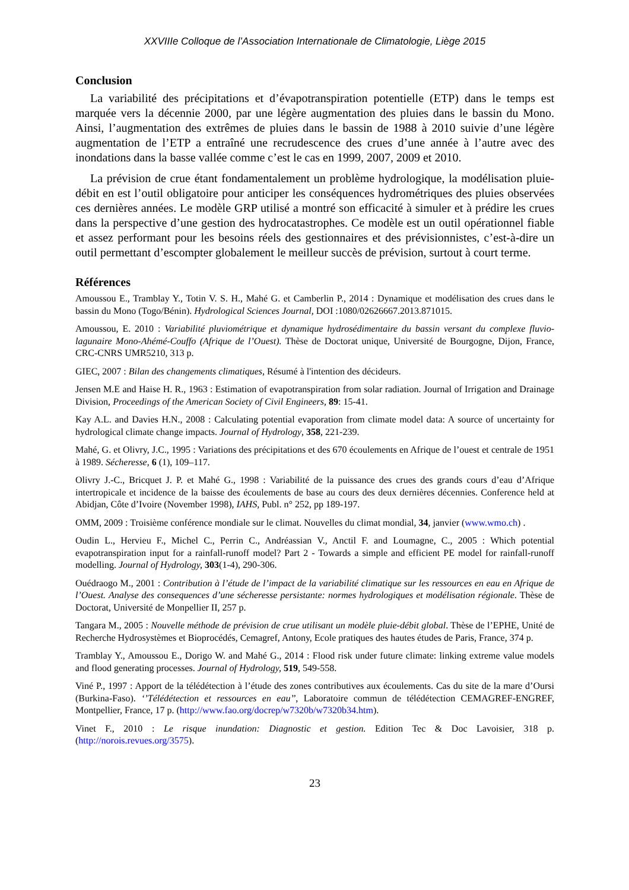XXVIIIe Colloque de l’Association Internationale de Climatologie, Liège 2015
Conclusion
La variabilité des précipitations et d’évapotranspiration potentielle (ETP) dans le temps est marquée vers la décennie 2000, par une légère augmentation des pluies dans le bassin du Mono. Ainsi, l’augmentation des extrêmes de pluies dans le bassin de 1988 à 2010 suivie d’une légère augmentation de l’ETP a entraîné une recrudescence des crues d’une année à l’autre avec des inondations dans la basse vallée comme c’est le cas en 1999, 2007, 2009 et 2010.
La prévision de crue étant fondamentalement un problème hydrologique, la modélisation pluie-débit en est l’outil obligatoire pour anticiper les conséquences hydrométriques des pluies observées ces dernières années. Le modèle GRP utilisé a montré son efficacité à simuler et à prédire les crues dans la perspective d’une gestion des hydrocatastrophes. Ce modèle est un outil opérationnel fiable et assez performant pour les besoins réels des gestionnaires et des prévisionnistes, c’est-à-dire un outil permettant d’escompter globalement le meilleur succès de prévision, surtout à court terme.
Références
Amoussou E., Tramblay Y., Totin V. S. H., Mahé G. et Camberlin P., 2014 : Dynamique et modélisation des crues dans le bassin du Mono (Togo/Bénin). Hydrological Sciences Journal, DOI :1080/02626667.2013.871015.
Amoussou, E. 2010 : Variabilité pluviométrique et dynamique hydrosédimentaire du bassin versant du complexe fluvio-lagunaire Mono-Ahémé-Couffo (Afrique de l’Ouest). Thèse de Doctorat unique, Université de Bourgogne, Dijon, France, CRC-CNRS UMR5210, 313 p.
GIEC, 2007 : Bilan des changements climatiques, Résumé à l'intention des décideurs.
Jensen M.E and Haise H. R., 1963 : Estimation of evapotranspiration from solar radiation. Journal of Irrigation and Drainage Division, Proceedings of the American Society of Civil Engineers, 89: 15-41.
Kay A.L. and Davies H.N., 2008 : Calculating potential evaporation from climate model data: A source of uncertainty for hydrological climate change impacts. Journal of Hydrology, 358, 221-239.
Mahé, G. et Olivry, J.C., 1995 : Variations des précipitations et des 670 écoulements en Afrique de l’ouest et centrale de 1951 à 1989. Sécheresse, 6 (1), 109–117.
Olivry J.-C., Bricquet J. P. et Mahé G., 1998 : Variabilité de la puissance des crues des grands cours d’eau d’Afrique intertropicale et incidence de la baisse des écoulements de base au cours des deux dernières décennies. Conference held at Abidjan, Côte d’Ivoire (November 1998), IAHS, Publ. n° 252, pp 189-197.
OMM, 2009 : Troisième conférence mondiale sur le climat. Nouvelles du climat mondial, 34, janvier (www.wmo.ch) .
Oudin L., Hervieu F., Michel C., Perrin C., Andréassian V., Anctil F. and Loumagne, C., 2005 : Which potential evapotranspiration input for a rainfall-runoff model? Part 2 - Towards a simple and efficient PE model for rainfall-runoff modelling. Journal of Hydrology, 303(1-4), 290-306.
Ouédraogo M., 2001 : Contribution à l’étude de l’impact de la variabilité climatique sur les ressources en eau en Afrique de l’Ouest. Analyse des consequences d’une sécheresse persistante: normes hydrologiques et modélisation régionale. Thèse de Doctorat, Université de Monpellier II, 257 p.
Tangara M., 2005 : Nouvelle méthode de prévision de crue utilisant un modèle pluie-débit global. Thèse de l’EPHE, Unité de Recherche Hydrosystèmes et Bioprocédés, Cemagref, Antony, Ecole pratiques des hautes études de Paris, France, 374 p.
Tramblay Y., Amoussou E., Dorigo W. and Mahé G., 2014 : Flood risk under future climate: linking extreme value models and flood generating processes. Journal of Hydrology, 519, 549-558.
Viné P., 1997 : Apport de la télédétection à l’étude des zones contributives aux écoulements. Cas du site de la mare d’Oursi (Burkina-Faso). ‘’Télédétection et ressources en eau’’, Laboratoire commun de télédétection CEMAGREF-ENGREF, Montpellier, France, 17 p. (http://www.fao.org/docrep/w7320b/w7320b34.htm).
Vinet F., 2010 : Le risque inundation: Diagnostic et gestion. Edition Tec & Doc Lavoisier, 318 p. (http://norois.revues.org/3575).
23